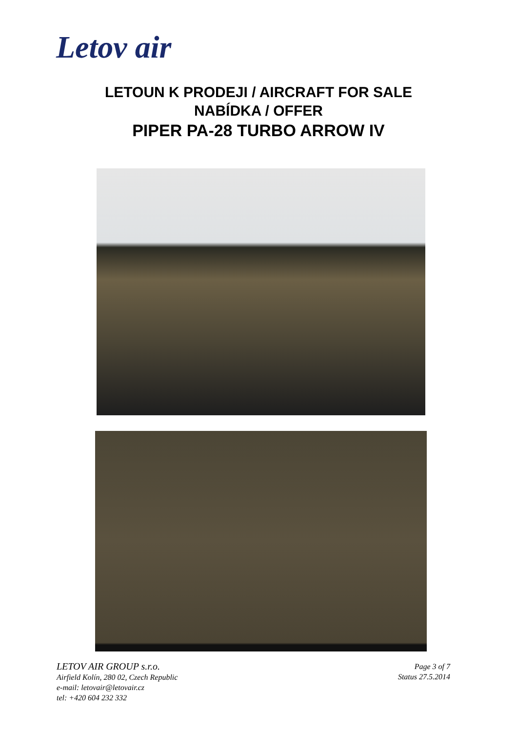Letov air
LETOUN K PRODEJI / AIRCRAFT FOR SALE
NABÍDKA / OFFER
PIPER PA-28 TURBO ARROW IV
LETOV AIR GROUP s.r.o.
Airfield Kolín, 280 02, Czech Republic
e-mail: letovair@letovair.cz
tel: +420 604 232 332
Page 3 of 7
Status 27.5.2014